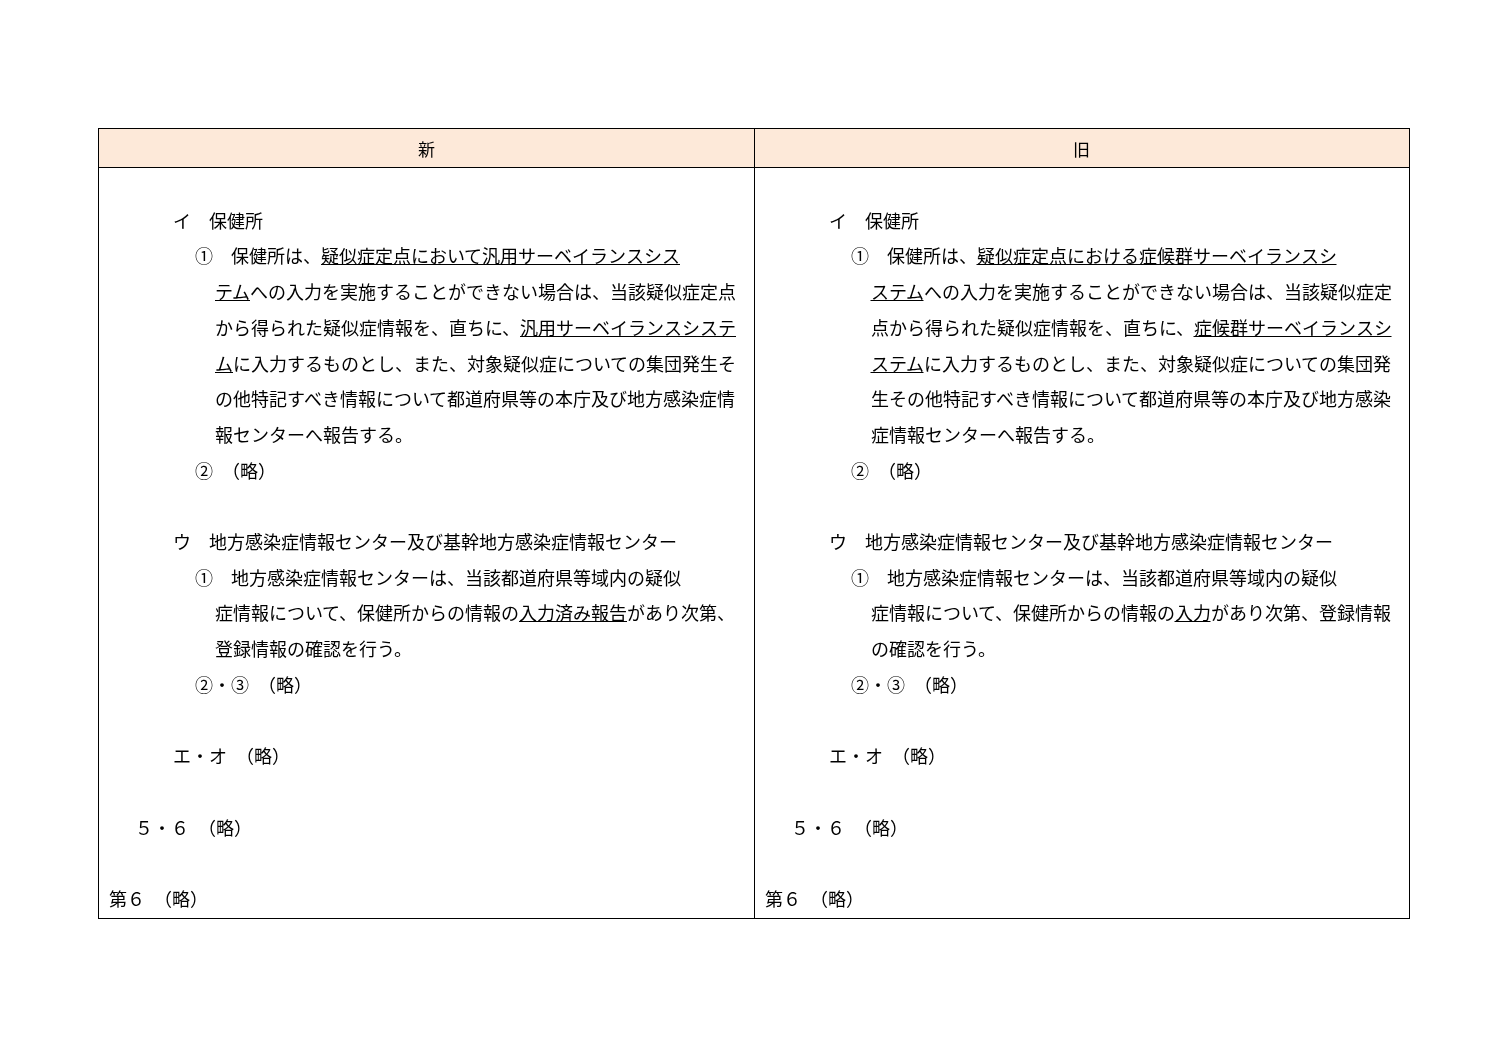| 新 | 旧 |
| --- | --- |
| イ 保健所 ① 保健所は、 疑似症定点において汎用サーベイランスシス テム への入力を実施することができない場合は、当該疑似症定点から得られた疑似症情報を、直ちに、 汎用サーベイランスシステム に入力するものとし、また、対象疑似症についての集団発生その他特記すべき情報について都道府県等の本庁及び地方感染症情報センターへ報告する。 ② （略） ウ 地方感染症情報センター及び基幹地方感染症情報センター ① 地方感染症情報センターは、当該都道府県等域内の疑似 症情報について、保健所からの情報の 入力済み報告 があり次第、登録情報の確認を行う。 ②・③ （略） エ・オ （略） ５・６ （略） 第６ （略） | イ 保健所 ① 保健所は、 疑似症定点における症候群サーベイランスシ ステム への入力を実施することができない場合は、当該疑似症定点から得られた疑似症情報を、直ちに、 症候群サーベイランスシステム に入力するものとし、また、対象疑似症についての集団発生その他特記すべき情報について都道府県等の本庁及び地方感染症情報センターへ報告する。 ② （略） ウ 地方感染症情報センター及び基幹地方感染症情報センター ① 地方感染症情報センターは、当該都道府県等域内の疑似 症情報について、保健所からの情報の 入力 があり次第、登録情報の確認を行う。 ②・③ （略） エ・オ （略） ５・６ （略） 第６ （略） |